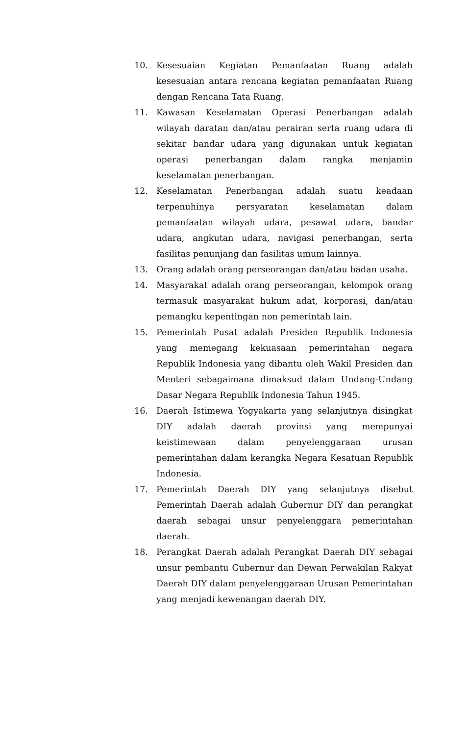10. Kesesuaian Kegiatan Pemanfaatan Ruang adalah kesesuaian antara rencana kegiatan pemanfaatan Ruang dengan Rencana Tata Ruang.
11. Kawasan Keselamatan Operasi Penerbangan adalah wilayah daratan dan/atau perairan serta ruang udara di sekitar bandar udara yang digunakan untuk kegiatan operasi penerbangan dalam rangka menjamin keselamatan penerbangan.
12. Keselamatan Penerbangan adalah suatu keadaan terpenuhinya persyaratan keselamatan dalam pemanfaatan wilayah udara, pesawat udara, bandar udara, angkutan udara, navigasi penerbangan, serta fasilitas penunjang dan fasilitas umum lainnya.
13. Orang adalah orang perseorangan dan/atau badan usaha.
14. Masyarakat adalah orang perseorangan, kelompok orang termasuk masyarakat hukum adat, korporasi, dan/atau pemangku kepentingan non pemerintah lain.
15. Pemerintah Pusat adalah Presiden Republik Indonesia yang memegang kekuasaan pemerintahan negara Republik Indonesia yang dibantu oleh Wakil Presiden dan Menteri sebagaimana dimaksud dalam Undang-Undang Dasar Negara Republik Indonesia Tahun 1945.
16. Daerah Istimewa Yogyakarta yang selanjutnya disingkat DIY adalah daerah provinsi yang mempunyai keistimewaan dalam penyelenggaraan urusan pemerintahan dalam kerangka Negara Kesatuan Republik Indonesia.
17. Pemerintah Daerah DIY yang selanjutnya disebut Pemerintah Daerah adalah Gubernur DIY dan perangkat daerah sebagai unsur penyelenggara pemerintahan daerah.
18. Perangkat Daerah adalah Perangkat Daerah DIY sebagai unsur pembantu Gubernur dan Dewan Perwakilan Rakyat Daerah DIY dalam penyelenggaraan Urusan Pemerintahan yang menjadi kewenangan daerah DIY.